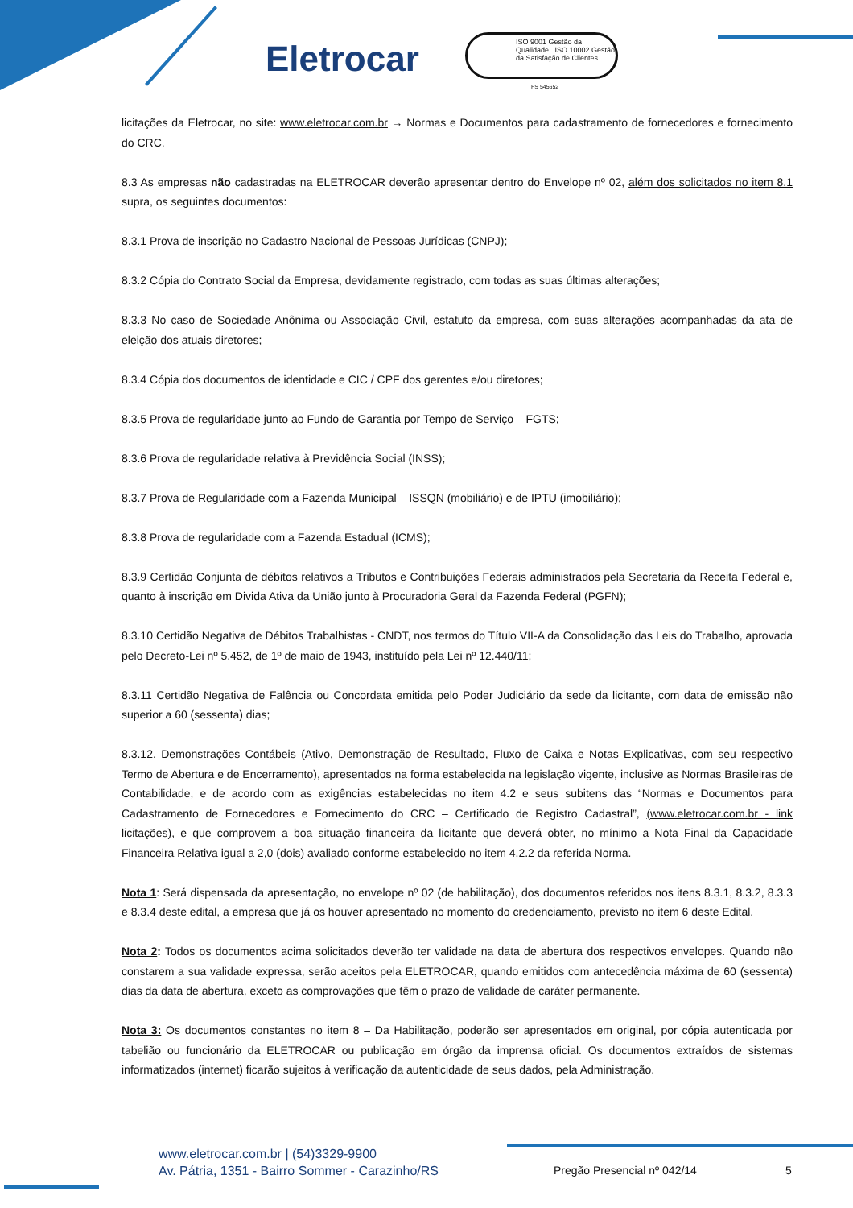Eletrocar
ISO 9001 Gestão da Qualidade ISO 10002 Gestão da Satisfação de Clientes
FS 545652
licitações da Eletrocar, no site: www.eletrocar.com.br → Normas e Documentos para cadastramento de fornecedores e fornecimento do CRC.
8.3 As empresas não cadastradas na ELETROCAR deverão apresentar dentro do Envelope nº 02, além dos solicitados no item 8.1 supra, os seguintes documentos:
8.3.1 Prova de inscrição no Cadastro Nacional de Pessoas Jurídicas (CNPJ);
8.3.2 Cópia do Contrato Social da Empresa, devidamente registrado, com todas as suas últimas alterações;
8.3.3 No caso de Sociedade Anônima ou Associação Civil, estatuto da empresa, com suas alterações acompanhadas da ata de eleição dos atuais diretores;
8.3.4 Cópia dos documentos de identidade e CIC / CPF dos gerentes e/ou diretores;
8.3.5 Prova de regularidade junto ao Fundo de Garantia por Tempo de Serviço – FGTS;
8.3.6 Prova de regularidade relativa à Previdência Social (INSS);
8.3.7 Prova de Regularidade com a Fazenda Municipal – ISSQN (mobiliário) e de IPTU (imobiliário);
8.3.8 Prova de regularidade com a Fazenda Estadual (ICMS);
8.3.9 Certidão Conjunta de débitos relativos a Tributos e Contribuições Federais administrados pela Secretaria da Receita Federal e, quanto à inscrição em Divida Ativa da União junto à Procuradoria Geral da Fazenda Federal (PGFN);
8.3.10 Certidão Negativa de Débitos Trabalhistas - CNDT, nos termos do Título VII-A da Consolidação das Leis do Trabalho, aprovada pelo Decreto-Lei nº 5.452, de 1º de maio de 1943, instituído pela Lei nº 12.440/11;
8.3.11 Certidão Negativa de Falência ou Concordata emitida pelo Poder Judiciário da sede da licitante, com data de emissão não superior a 60 (sessenta) dias;
8.3.12. Demonstrações Contábeis (Ativo, Demonstração de Resultado, Fluxo de Caixa e Notas Explicativas, com seu respectivo Termo de Abertura e de Encerramento), apresentados na forma estabelecida na legislação vigente, inclusive as Normas Brasileiras de Contabilidade, e de acordo com as exigências estabelecidas no item 4.2 e seus subitens das “Normas e Documentos para Cadastramento de Fornecedores e Fornecimento do CRC – Certificado de Registro Cadastral”, (www.eletrocar.com.br - link licitações), e que comprovem a boa situação financeira da licitante que deverá obter, no mínimo a Nota Final da Capacidade Financeira Relativa igual a 2,0 (dois) avaliado conforme estabelecido no item 4.2.2 da referida Norma.
Nota 1: Será dispensada da apresentação, no envelope nº 02 (de habilitação), dos documentos referidos nos itens 8.3.1, 8.3.2, 8.3.3 e 8.3.4 deste edital, a empresa que já os houver apresentado no momento do credenciamento, previsto no item 6 deste Edital.
Nota 2: Todos os documentos acima solicitados deverão ter validade na data de abertura dos respectivos envelopes. Quando não constarem a sua validade expressa, serão aceitos pela ELETROCAR, quando emitidos com antecedência máxima de 60 (sessenta) dias da data de abertura, exceto as comprovações que têm o prazo de validade de caráter permanente.
Nota 3: Os documentos constantes no item 8 – Da Habilitação, poderão ser apresentados em original, por cópia autenticada por tabelião ou funcionário da ELETROCAR ou publicação em órgão da imprensa oficial. Os documentos extraídos de sistemas informatizados (internet) ficarão sujeitos à verificação da autenticidade de seus dados, pela Administração.
www.eletrocar.com.br | (54)3329-9900
Av. Pátria, 1351 - Bairro Sommer - Carazinho/RS
Pregão Presencial nº 042/14 5